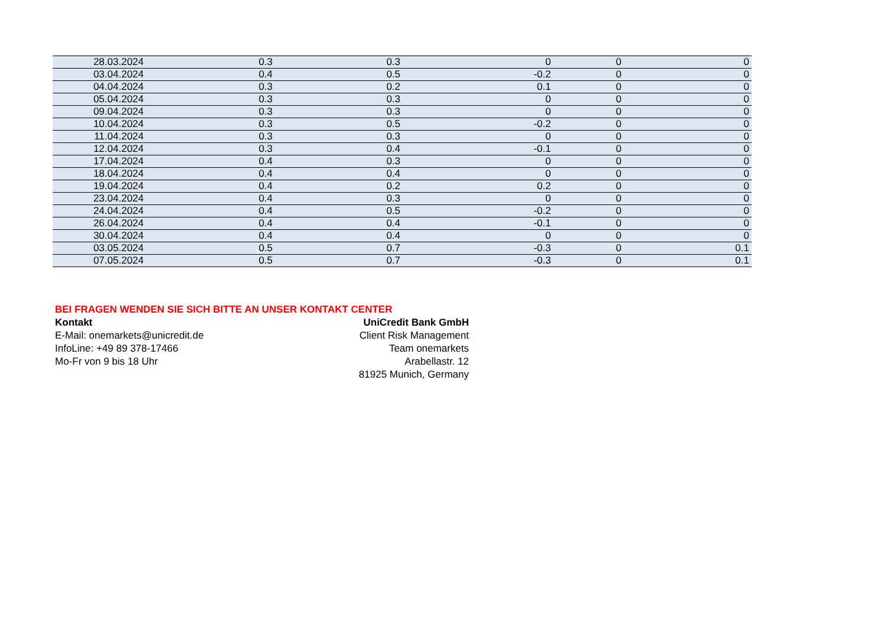| 28.03.2024 | 0.3 | 0.3 | 0 | 0 | 0 |
| 03.04.2024 | 0.4 | 0.5 | -0.2 | 0 | 0 |
| 04.04.2024 | 0.3 | 0.2 | 0.1 | 0 | 0 |
| 05.04.2024 | 0.3 | 0.3 | 0 | 0 | 0 |
| 09.04.2024 | 0.3 | 0.3 | 0 | 0 | 0 |
| 10.04.2024 | 0.3 | 0.5 | -0.2 | 0 | 0 |
| 11.04.2024 | 0.3 | 0.3 | 0 | 0 | 0 |
| 12.04.2024 | 0.3 | 0.4 | -0.1 | 0 | 0 |
| 17.04.2024 | 0.4 | 0.3 | 0 | 0 | 0 |
| 18.04.2024 | 0.4 | 0.4 | 0 | 0 | 0 |
| 19.04.2024 | 0.4 | 0.2 | 0.2 | 0 | 0 |
| 23.04.2024 | 0.4 | 0.3 | 0 | 0 | 0 |
| 24.04.2024 | 0.4 | 0.5 | -0.2 | 0 | 0 |
| 26.04.2024 | 0.4 | 0.4 | -0.1 | 0 | 0 |
| 30.04.2024 | 0.4 | 0.4 | 0 | 0 | 0 |
| 03.05.2024 | 0.5 | 0.7 | -0.3 | 0 | 0.1 |
| 07.05.2024 | 0.5 | 0.7 | -0.3 | 0 | 0.1 |
BEI FRAGEN WENDEN SIE SICH BITTE AN UNSER KONTAKT CENTER
Kontakt
E-Mail: onemarkets@unicredit.de
InfoLine: +49 89 378-17466
Mo-Fr von 9 bis 18 Uhr
UniCredit Bank GmbH
Client Risk Management
Team onemarkets
Arabellastr. 12
81925 Munich, Germany